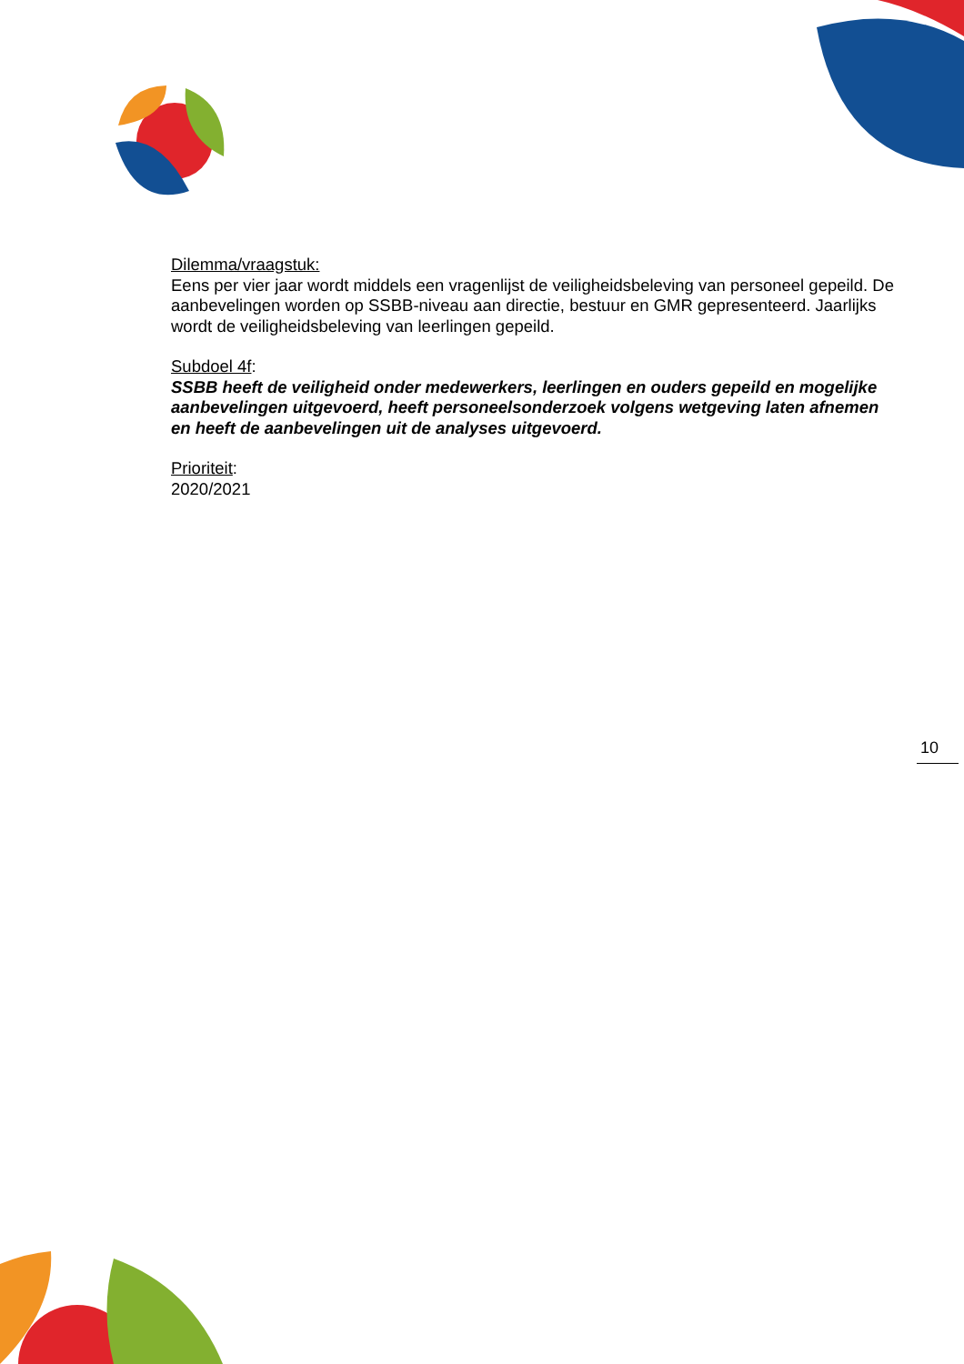Dilemma/vraagstuk:
Eens per vier jaar wordt middels een vragenlijst de veiligheidsbeleving van personeel gepeild. De aanbevelingen worden op SSBB-niveau aan directie, bestuur en GMR gepresenteerd. Jaarlijks wordt de veiligheidsbeleving van leerlingen gepeild.
Subdoel 4f:
SSBB heeft de veiligheid onder medewerkers, leerlingen en ouders gepeild en mogelijke aanbevelingen uitgevoerd, heeft personeelsonderzoek volgens wetgeving laten afnemen en heeft de aanbevelingen uit de analyses uitgevoerd.
Prioriteit:
2020/2021
10